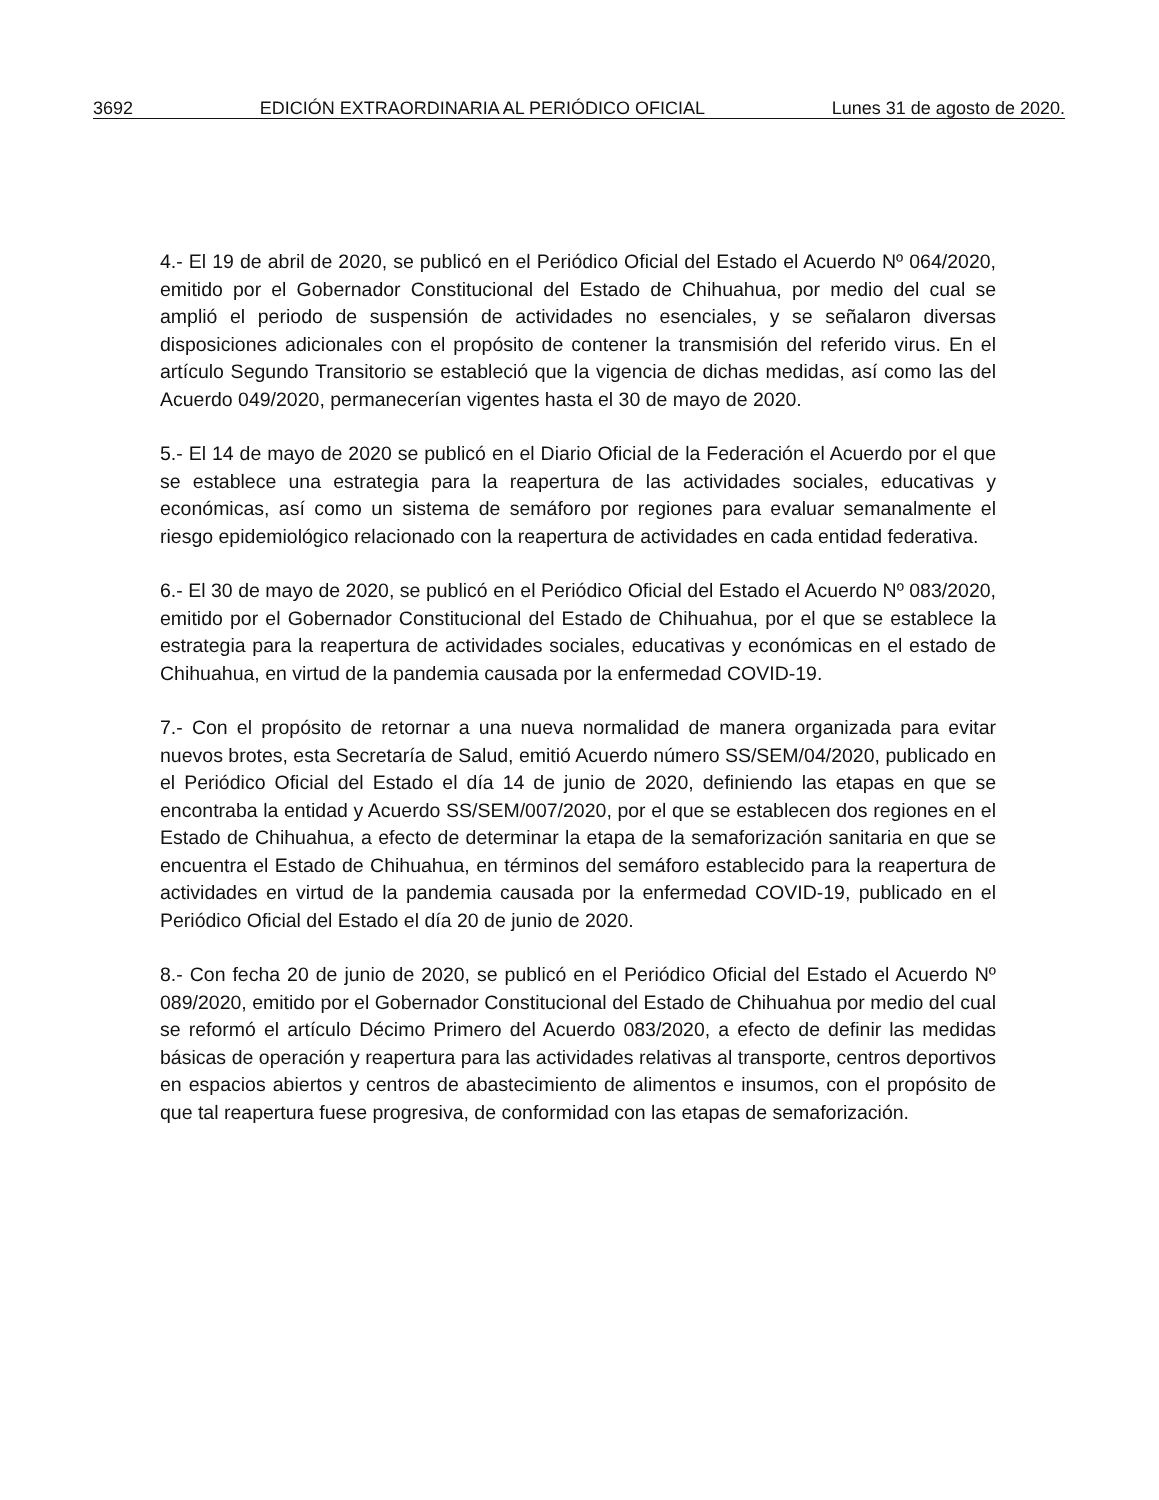3692 EDICIÓN EXTRAORDINARIA AL PERIÓDICO OFICIAL Lunes 31 de agosto de 2020.
4.- El 19 de abril de 2020, se publicó en el Periódico Oficial del Estado el Acuerdo Nº 064/2020, emitido por el Gobernador Constitucional del Estado de Chihuahua, por medio del cual se amplió el periodo de suspensión de actividades no esenciales, y se señalaron diversas disposiciones adicionales con el propósito de contener la transmisión del referido virus. En el artículo Segundo Transitorio se estableció que la vigencia de dichas medidas, así como las del Acuerdo 049/2020, permanecerían vigentes hasta el 30 de mayo de 2020.
5.- El 14 de mayo de 2020 se publicó en el Diario Oficial de la Federación el Acuerdo por el que se establece una estrategia para la reapertura de las actividades sociales, educativas y económicas, así como un sistema de semáforo por regiones para evaluar semanalmente el riesgo epidemiológico relacionado con la reapertura de actividades en cada entidad federativa.
6.- El 30 de mayo de 2020, se publicó en el Periódico Oficial del Estado el Acuerdo Nº 083/2020, emitido por el Gobernador Constitucional del Estado de Chihuahua, por el que se establece la estrategia para la reapertura de actividades sociales, educativas y económicas en el estado de Chihuahua, en virtud de la pandemia causada por la enfermedad COVID-19.
7.- Con el propósito de retornar a una nueva normalidad de manera organizada para evitar nuevos brotes, esta Secretaría de Salud, emitió Acuerdo número SS/SEM/04/2020, publicado en el Periódico Oficial del Estado el día 14 de junio de 2020, definiendo las etapas en que se encontraba la entidad y Acuerdo SS/SEM/007/2020, por el que se establecen dos regiones en el Estado de Chihuahua, a efecto de determinar la etapa de la semaforización sanitaria en que se encuentra el Estado de Chihuahua, en términos del semáforo establecido para la reapertura de actividades en virtud de la pandemia causada por la enfermedad COVID-19, publicado en el Periódico Oficial del Estado el día 20 de junio de 2020.
8.- Con fecha 20 de junio de 2020, se publicó en el Periódico Oficial del Estado el Acuerdo Nº 089/2020, emitido por el Gobernador Constitucional del Estado de Chihuahua por medio del cual se reformó el artículo Décimo Primero del Acuerdo 083/2020, a efecto de definir las medidas básicas de operación y reapertura para las actividades relativas al transporte, centros deportivos en espacios abiertos y centros de abastecimiento de alimentos e insumos, con el propósito de que tal reapertura fuese progresiva, de conformidad con las etapas de semaforización.